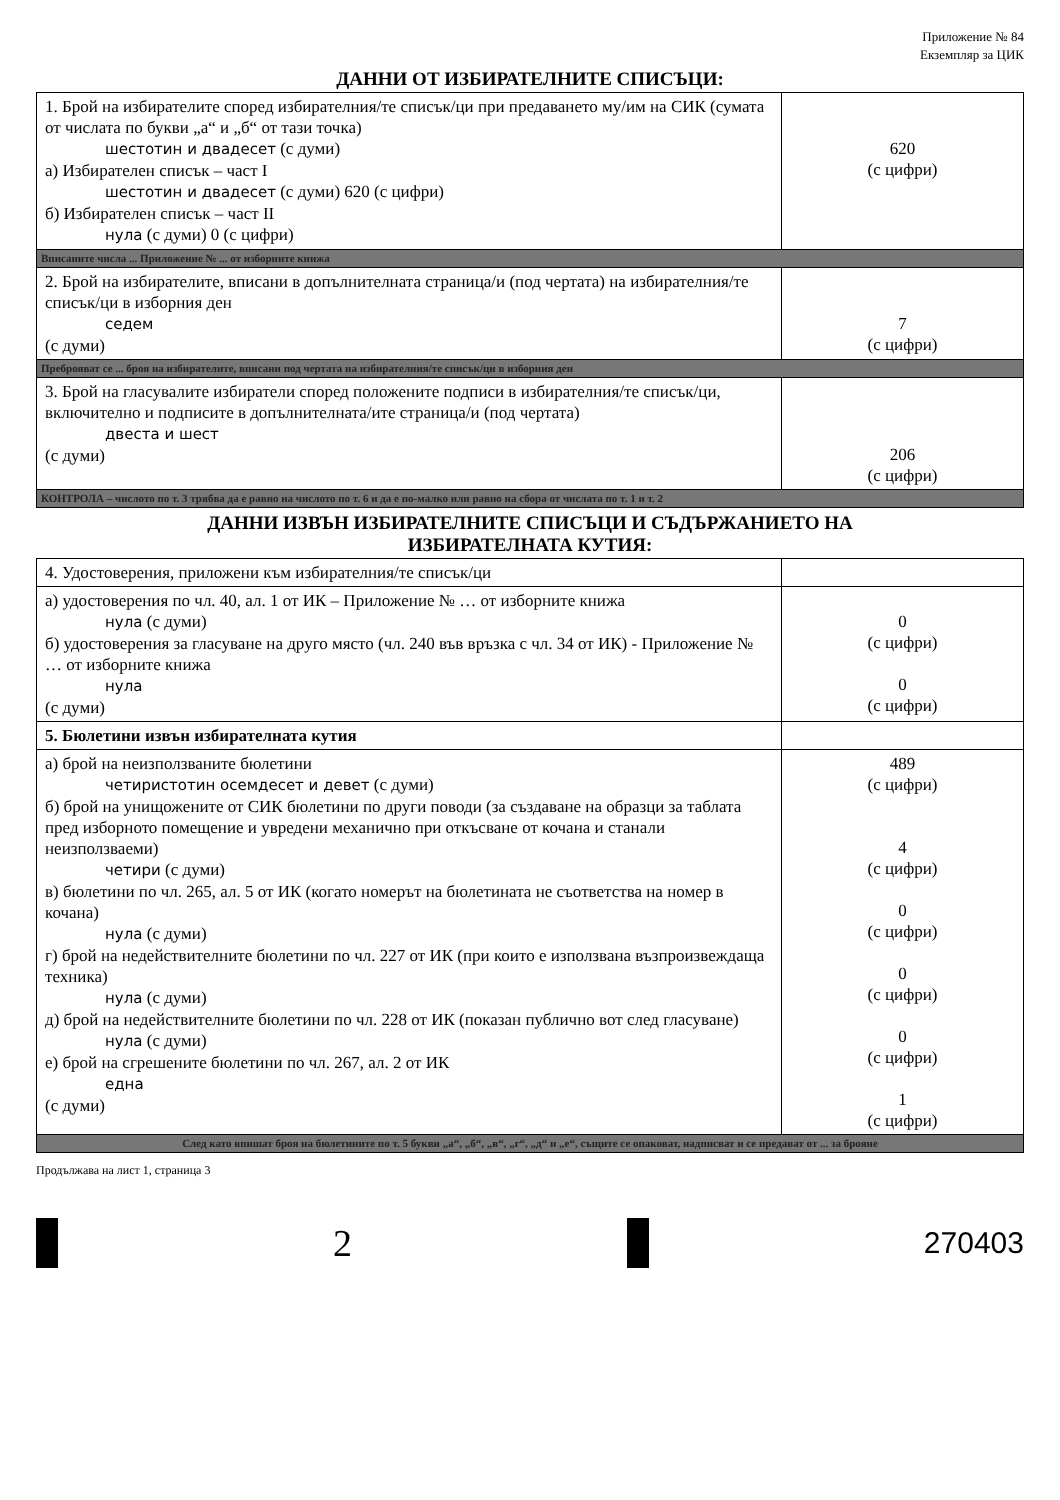Приложение № 84
Екземпляр за ЦИК
ДАННИ ОТ ИЗБИРАТЕЛНИТЕ СПИСЪЦИ:
| 1. Брой на избирателите според избирателния/те списък/ци при предаването му/им на СИК (сумата от числата по букви „а“ и „б“ от тази точка) шестотин и двадесет (с думи) а) Избирателен списък – част I шестотин и двадесет (с думи) 620 (с цифри) б) Избирателен списък – част II нула (с думи) 0 (с цифри) | 620 (с цифри) |
| Вписаните числа ... Приложение № ... от изборните книжа | |
| 2. Брой на избирателите, вписани в допълнителната страница/и (под чертата) на избирателния/те списък/ци в изборния ден седем (с думи) | 7 (с цифри) |
| Преброяват се ... броя на избирателите, вписани под чертата на избирателния/те списък/ци в изборния ден | |
| 3. Брой на гласувалите избиратели според положените подписи в избирателния/те списък/ци, включително и подписите в допълнителната/ите страница/и (под чертата) двеста и шест (с думи) | 206 (с цифри) |
| КОНТРОЛА – числото по т. 3 трябва да е равно на числото по т. 6 и да е по-малко или равно на сбора от числата по т. 1 и т. 2 | |
ДАННИ ИЗВЪН ИЗБИРАТЕЛНИТЕ СПИСЪЦИ И СЪДЪРЖАНИЕТО НА
ИЗБИРАТЕЛНАТА КУТИЯ:
| 4. Удостоверения, приложени към избирателния/те списък/ци | |
| а) удостоверения по чл. 40, ал. 1 от ИК – Приложение № … от изборните книжа нула (с думи) б) удостоверения за гласуване на друго място (чл. 240 във връзка с чл. 34 от ИК) - Приложение № … от изборните книжа нула (с думи) | 0 (с цифри) 0 (с цифри) |
| 5. Бюлетини извън избирателната кутия | |
| а) брой на неизползваните бюлетини четиристотин осемдесет и девет (с думи) б) брой на унищожените от СИК бюлетини по други поводи (за създаване на образци за таблата пред изборното помещение и увредени механично при откъсване от кочана и станали неизползваеми) четири (с думи) в) бюлетини по чл. 265, ал. 5 от ИК (когато номерът на бюлетината не съответства на номер в кочана) нула (с думи) г) брой на недействителните бюлетини по чл. 227 от ИК (при които е използвана възпроизвеждаща техника) нула (с думи) д) брой на недействителните бюлетини по чл. 228 от ИК (показан публично вот след гласуване) нула (с думи) е) брой на сгрешените бюлетини по чл. 267, ал. 2 от ИК една (с думи) | 489 (с цифри) 4 (с цифри) 0 (с цифри) 0 (с цифри) 0 (с цифри) 1 (с цифри) |
| След като впишат броя на бюлетините по т. 5 букви „а“, „б“, „в“, „г“, „д“ и „е“, същите се опаковат, надписват и се предават от ... за брояне | |
Продължава на лист 1, страница 3
2
270403